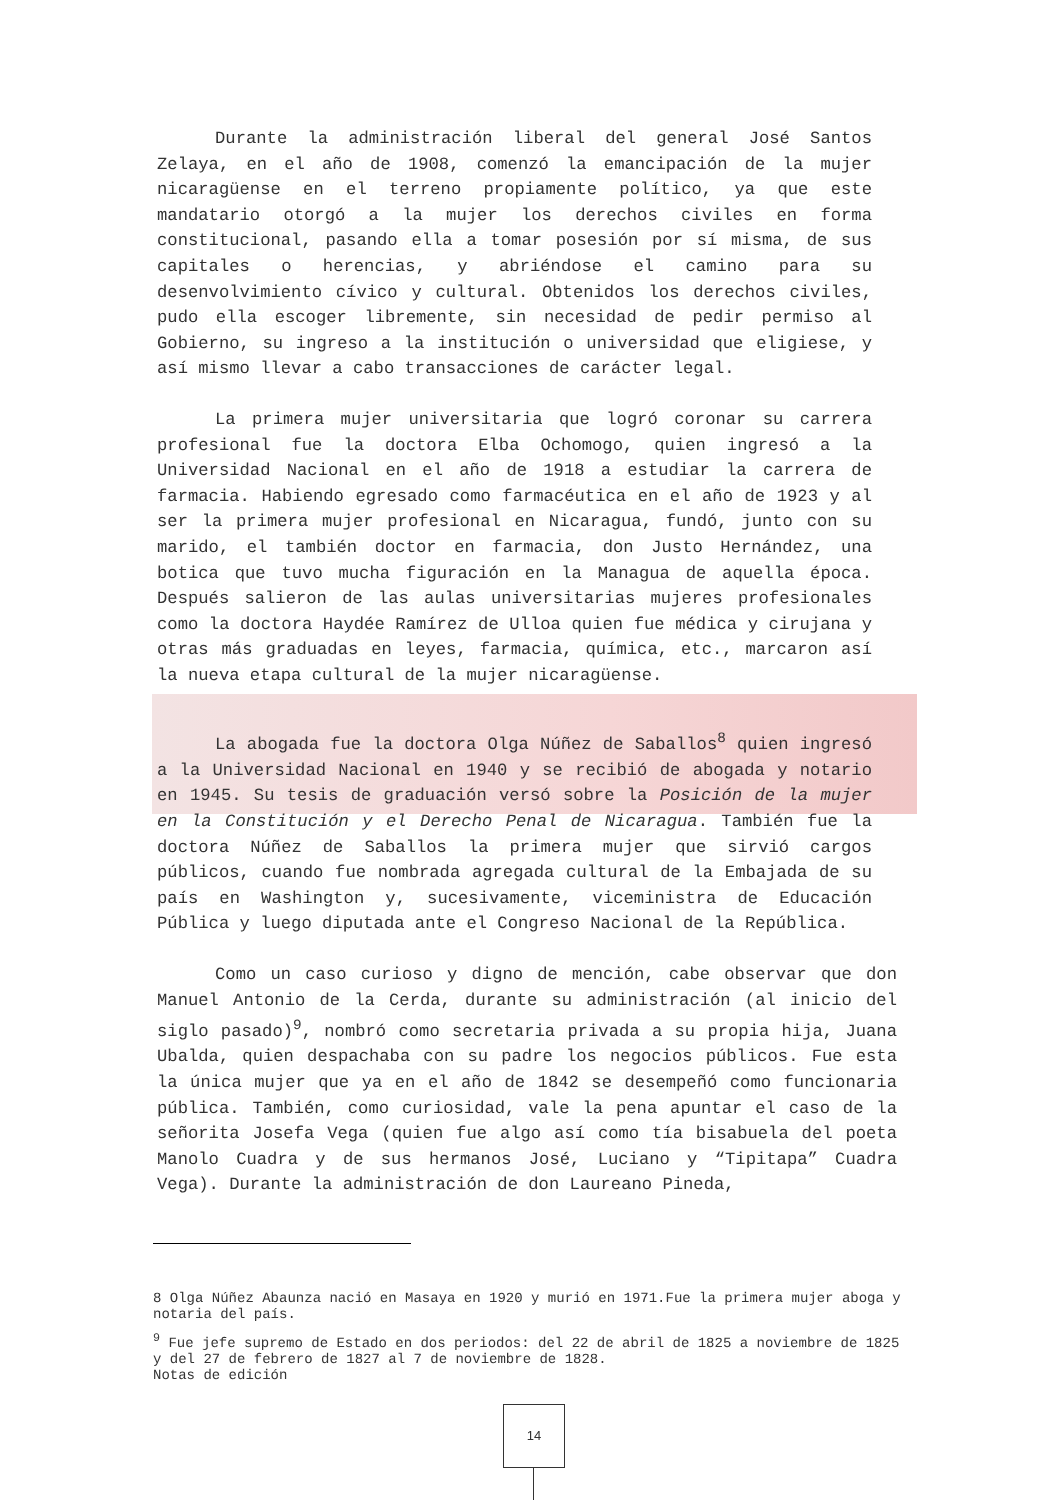Durante la administración liberal del general José Santos Zelaya, en el año de 1908, comenzó la emancipación de la mujer nicaragüense en el terreno propiamente político, ya que este mandatario otorgó a la mujer los derechos civiles en forma constitucional, pasando ella a tomar posesión por sí misma, de sus capitales o herencias, y abriéndose el camino para su desenvolvimiento cívico y cultural. Obtenidos los derechos civiles, pudo ella escoger libremente, sin necesidad de pedir permiso al Gobierno, su ingreso a la institución o universidad que eligiese, y así mismo llevar a cabo transacciones de carácter legal.
La primera mujer universitaria que logró coronar su carrera profesional fue la doctora Elba Ochomogo, quien ingresó a la Universidad Nacional en el año de 1918 a estudiar la carrera de farmacia. Habiendo egresado como farmacéutica en el año de 1923 y al ser la primera mujer profesional en Nicaragua, fundó, junto con su marido, el también doctor en farmacia, don Justo Hernández, una botica que tuvo mucha figuración en la Managua de aquella época. Después salieron de las aulas universitarias mujeres profesionales como la doctora Haydée Ramírez de Ulloa quien fue médica y cirujana y otras más graduadas en leyes, farmacia, química, etc., marcaron así la nueva etapa cultural de la mujer nicaragüense.
La abogada fue la doctora Olga Núñez de Saballos<sup>8</sup> quien ingresó a la Universidad Nacional en 1940 y se recibió de abogada y notario en 1945. Su tesis de graduación versó sobre la Posición de la mujer en la Constitución y el Derecho Penal de Nicaragua. También fue la doctora Núñez de Saballos la primera mujer que sirvió cargos públicos, cuando fue nombrada agregada cultural de la Embajada de su país en Washington y, sucesivamente, viceministra de Educación Pública y luego diputada ante el Congreso Nacional de la República.
Como un caso curioso y digno de mención, cabe observar que don Manuel Antonio de la Cerda, durante su administración (al inicio del siglo pasado)<sup>9</sup>, nombró como secretaria privada a su propia hija, Juana Ubalda, quien despachaba con su padre los negocios públicos. Fue esta la única mujer que ya en el año de 1842 se desempeñó como funcionaria pública. También, como curiosidad, vale la pena apuntar el caso de la señorita Josefa Vega (quien fue algo así como tía bisabuela del poeta Manolo Cuadra y de sus hermanos José, Luciano y “Tipitapa” Cuadra Vega). Durante la administración de don Laureano Pineda,
8 Olga Núñez Abaunza nació en Masaya en 1920 y murió en 1971.Fue la primera mujer aboga y notaria del país.
<sup>9</sup> Fue jefe supremo de Estado en dos periodos: del 22 de abril de 1825 a noviembre de 1825 y del 27 de febrero de 1827 al 7 de noviembre de 1828.
Notas de edición
14